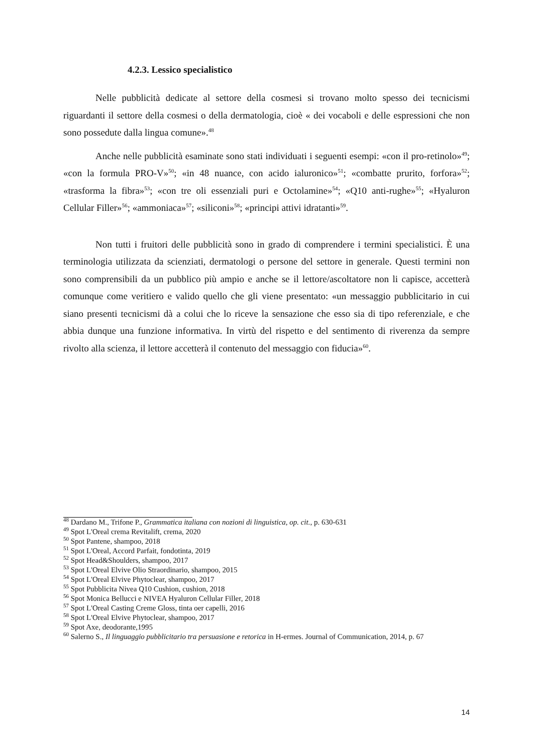4.2.3. Lessico specialistico
Nelle pubblicità dedicate al settore della cosmesi si trovano molto spesso dei tecnicismi riguardanti il settore della cosmesi o della dermatologia, cioè « dei vocaboli e delle espressioni che non sono possedute dalla lingua comune».<sup>48</sup>
Anche nelle pubblicità esaminate sono stati individuati i seguenti esempi: «con il pro-retinolo»<sup>49</sup>; «con la formula PRO-V»<sup>50</sup>; «in 48 nuance, con acido ialuronico»<sup>51</sup>; «combatte prurito, forfora»<sup>52</sup>; «trasforma la fibra»<sup>53</sup>; «con tre oli essenziali puri e Octolamine»<sup>54</sup>; «Q10 anti-rughe»<sup>55</sup>; «Hyaluron Cellular Filler»<sup>56</sup>; «ammoniaca»<sup>57</sup>; «siliconi»<sup>58</sup>; «principi attivi idratanti»<sup>59</sup>.
Non tutti i fruitori delle pubblicità sono in grado di comprendere i termini specialistici. È una terminologia utilizzata da scienziati, dermatologi o persone del settore in generale. Questi termini non sono comprensibili da un pubblico più ampio e anche se il lettore/ascoltatore non li capisce, accetterà comunque come veritiero e valido quello che gli viene presentato: «un messaggio pubblicitario in cui siano presenti tecnicismi dà a colui che lo riceve la sensazione che esso sia di tipo referenziale, e che abbia dunque una funzione informativa. In virtù del rispetto e del sentimento di riverenza da sempre rivolto alla scienza, il lettore accetterà il contenuto del messaggio con fiducia»<sup>60</sup>.
<sup>48</sup> Dardano M., Trifone P., Grammatica italiana con nozioni di linguistica, op. cit., p. 630-631
<sup>49</sup> Spot L'Oreal crema Revitalift, crema, 2020
<sup>50</sup> Spot Pantene, shampoo, 2018
<sup>51</sup> Spot L'Oreal, Accord Parfait, fondotinta, 2019
<sup>52</sup> Spot Head&Shoulders, shampoo, 2017
<sup>53</sup> Spot L'Oreal Elvive Olio Straordinario, shampoo, 2015
<sup>54</sup> Spot L'Oreal Elvive Phytoclear, shampoo, 2017
<sup>55</sup> Spot Pubblicita Nivea Q10 Cushion, cushion, 2018
<sup>56</sup> Spot Monica Bellucci e NIVEA Hyaluron Cellular Filler, 2018
<sup>57</sup> Spot L'Oreal Casting Creme Gloss, tinta oer capelli, 2016
<sup>58</sup> Spot L'Oreal Elvive Phytoclear, shampoo, 2017
<sup>59</sup> Spot Axe, deodorante,1995
<sup>60</sup> Salerno S., Il linguaggio pubblicitario tra persuasione e retorica in H-ermes. Journal of Communication, 2014, p. 67
14